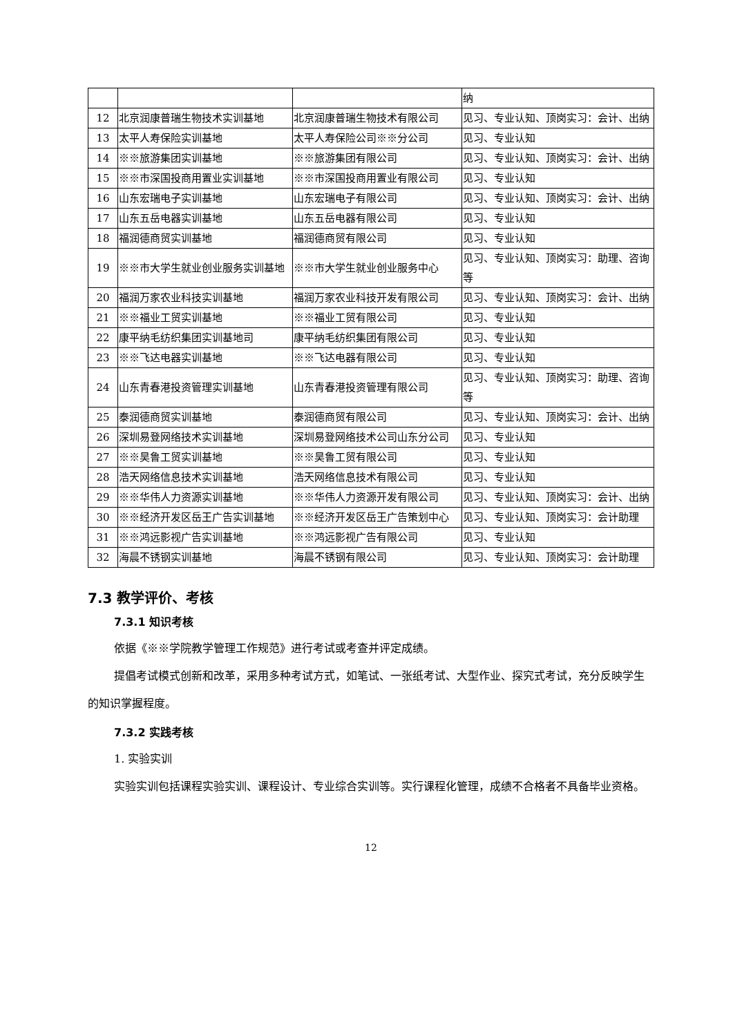| | | | 纳 |
| 12 | 北京润康普瑞生物技术实训基地 | 北京润康普瑞生物技术有限公司 | 见习、专业认知、顶岗实习：会计、出纳 |
| 13 | 太平人寿保险实训基地 | 太平人寿保险公司※※分公司 | 见习、专业认知 |
| 14 | ※※旅游集团实训基地 | ※※旅游集团有限公司 | 见习、专业认知、顶岗实习：会计、出纳 |
| 15 | ※※市深国投商用置业实训基地 | ※※市深国投商用置业有限公司 | 见习、专业认知 |
| 16 | 山东宏瑞电子实训基地 | 山东宏瑞电子有限公司 | 见习、专业认知、顶岗实习：会计、出纳 |
| 17 | 山东五岳电器实训基地 | 山东五岳电器有限公司 | 见习、专业认知 |
| 18 | 福润德商贸实训基地 | 福润德商贸有限公司 | 见习、专业认知 |
| 19 | ※※市大学生就业创业服务实训基地 | ※※市大学生就业创业服务中心 | 见习、专业认知、顶岗实习：助理、咨询等 |
| 20 | 福润万家农业科技实训基地 | 福润万家农业科技开发有限公司 | 见习、专业认知、顶岗实习：会计、出纳 |
| 21 | ※※福业工贸实训基地 | ※※福业工贸有限公司 | 见习、专业认知 |
| 22 | 康平纳毛纺织集团实训基地司 | 康平纳毛纺织集团有限公司 | 见习、专业认知 |
| 23 | ※※飞达电器实训基地 | ※※飞达电器有限公司 | 见习、专业认知 |
| 24 | 山东青春港投资管理实训基地 | 山东青春港投资管理有限公司 | 见习、专业认知、顶岗实习：助理、咨询等 |
| 25 | 泰润德商贸实训基地 | 泰润德商贸有限公司 | 见习、专业认知、顶岗实习：会计、出纳 |
| 26 | 深圳易登网络技术实训基地 | 深圳易登网络技术公司山东分公司 | 见习、专业认知 |
| 27 | ※※昊鲁工贸实训基地 | ※※昊鲁工贸有限公司 | 见习、专业认知 |
| 28 | 浩天网络信息技术实训基地 | 浩天网络信息技术有限公司 | 见习、专业认知 |
| 29 | ※※华伟人力资源实训基地 | ※※华伟人力资源开发有限公司 | 见习、专业认知、顶岗实习：会计、出纳 |
| 30 | ※※经济开发区岳王广告实训基地 | ※※经济开发区岳王广告策划中心 | 见习、专业认知、顶岗实习：会计助理 |
| 31 | ※※鸿远影视广告实训基地 | ※※鸿远影视广告有限公司 | 见习、专业认知 |
| 32 | 海晨不锈钢实训基地 | 海晨不锈钢有限公司 | 见习、专业认知、顶岗实习：会计助理 |
7.3 教学评价、考核
7.3.1 知识考核
依据《※※学院教学管理工作规范》进行考试或考查并评定成绩。
提倡考试模式创新和改革，采用多种考试方式，如笔试、一张纸考试、大型作业、探究式考试，充分反映学生的知识掌握程度。
7.3.2 实践考核
1. 实验实训
实验实训包括课程实验实训、课程设计、专业综合实训等。实行课程化管理，成绩不合格者不具备毕业资格。
12